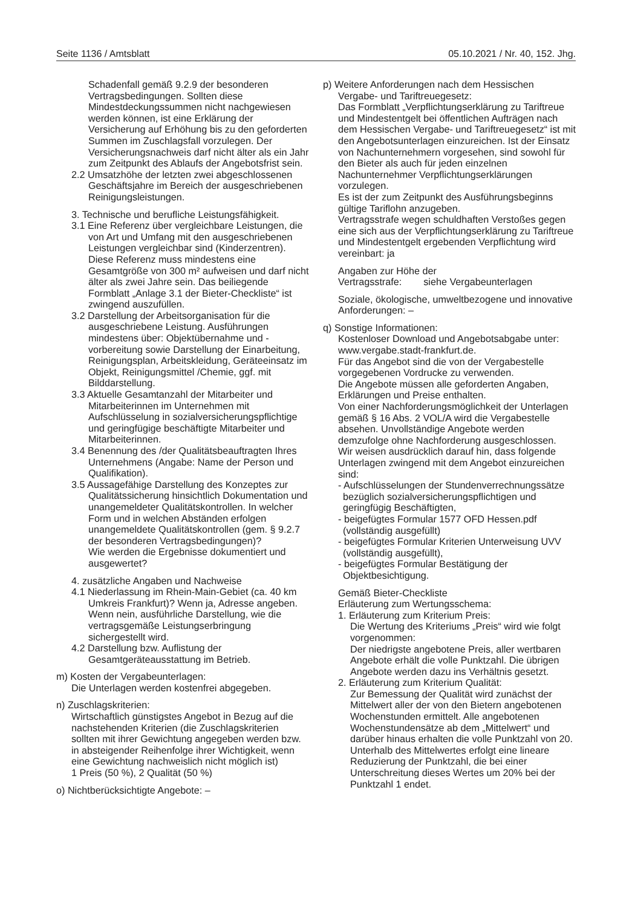Seite 1136 / Amtsblatt 05.10.2021 / Nr. 40, 152. Jhg.
Schadenfall gemäß 9.2.9 der besonderen Vertragsbedingungen. Sollten diese Mindestdeckungssummen nicht nachgewiesen werden können, ist eine Erklärung der Versicherung auf Erhöhung bis zu den geforderten Summen im Zuschlagsfall vorzulegen. Der Versicherungsnachweis darf nicht älter als ein Jahr zum Zeitpunkt des Ablaufs der Angebotsfrist sein.
2.2 Umsatzhöhe der letzten zwei abgeschlossenen Geschäftsjahre im Bereich der ausgeschriebenen Reinigungsleistungen.
3. Technische und berufliche Leistungsfähigkeit.
3.1 Eine Referenz über vergleichbare Leistungen, die von Art und Umfang mit den ausgeschriebenen Leistungen vergleichbar sind (Kinderzentren). Diese Referenz muss mindestens eine Gesamtgröße von 300 m² aufweisen und darf nicht älter als zwei Jahre sein. Das beiliegende Formblatt „Anlage 3.1 der Bieter-Checkliste“ ist zwingend auszufüllen.
3.2 Darstellung der Arbeitsorganisation für die ausgeschriebene Leistung. Ausführungen mindestens über: Objektübernahme und -vorbereitung sowie Darstellung der Einarbeitung, Reinigungsplan, Arbeitskleidung, Geräteeinsatz im Objekt, Reinigungsmittel /Chemie, ggf. mit Bilddarstellung.
3.3 Aktuelle Gesamtanzahl der Mitarbeiter und Mitarbeiterinnen im Unternehmen mit Aufschlüsselung in sozialversicherungspflichtige und geringfügige beschäftigte Mitarbeiter und Mitarbeiterinnen.
3.4 Benennung des /der Qualitätsbeauftragten Ihres Unternehmens (Angabe: Name der Person und Qualifikation).
3.5 Aussagefähige Darstellung des Konzeptes zur Qualitätssicherung hinsichtlich Dokumentation und unangemeldeter Qualitätskontrollen. In welcher Form und in welchen Abständen erfolgen unangemeldete Qualitätskontrollen (gem. § 9.2.7 der besonderen Vertragsbedingungen)?
Wie werden die Ergebnisse dokumentiert und ausgewertet?
4. zusätzliche Angaben und Nachweise
4.1 Niederlassung im Rhein-Main-Gebiet (ca. 40 km Umkreis Frankfurt)? Wenn ja, Adresse angeben. Wenn nein, ausführliche Darstellung, wie die vertragsgemäße Leistungserbringung sichergestellt wird.
4.2 Darstellung bzw. Auflistung der Gesamtgeräteausstattung im Betrieb.
m) Kosten der Vergabeunterlagen:
Die Unterlagen werden kostenfrei abgegeben.
n) Zuschlagskriterien:
Wirtschaftlich günstigstes Angebot in Bezug auf die nachstehenden Kriterien (die Zuschlagskriterien sollten mit ihrer Gewichtung angegeben werden bzw. in absteigender Reihenfolge ihrer Wichtigkeit, wenn eine Gewichtung nachweislich nicht möglich ist)
1 Preis (50 %), 2 Qualität (50 %)
o) Nichtberücksichtigte Angebote: –
p) Weitere Anforderungen nach dem Hessischen Vergabe- und Tariftreuegesetz:
Das Formblatt „Verpflichtungserklärung zu Tariftreue und Mindestentgelt bei öffentlichen Aufträgen nach dem Hessischen Vergabe- und Tariftreuegesetz“ ist mit den Angebotsunterlagen einzureichen. Ist der Einsatz von Nachunternehmern vorgesehen, sind sowohl für den Bieter als auch für jeden einzelnen Nachunternehmer Verpflichtungserklärungen vorzulegen.
Es ist der zum Zeitpunkt des Ausführungsbeginns gültige Tariflohn anzugeben.
Vertragsstrafe wegen schuldhaften Verstoßes gegen eine sich aus der Verpflichtungserklärung zu Tariftreue und Mindestentgelt ergebenden Verpflichtung wird vereinbart: ja
Angaben zur Höhe der
Vertragsstrafe: siehe Vergabeunterlagen
Soziale, ökologische, umweltbezogene und innovative Anforderungen: –
q) Sonstige Informationen:
Kostenloser Download und Angebotsabgabe unter: www.vergabe.stadt-frankfurt.de.
Für das Angebot sind die von der Vergabestelle vorgegebenen Vordrucke zu verwenden.
Die Angebote müssen alle geforderten Angaben, Erklärungen und Preise enthalten.
Von einer Nachforderungsmöglichkeit der Unterlagen gemäß § 16 Abs. 2 VOL/A wird die Vergabestelle absehen. Unvollständige Angebote werden demzufolge ohne Nachforderung ausgeschlossen.
Wir weisen ausdrücklich darauf hin, dass folgende Unterlagen zwingend mit dem Angebot einzureichen sind:
- Aufschlüsselungen der Stundenverrechnungssätze bezüglich sozialversicherungspflichtigen und geringfügig Beschäftigten,
- beigefügtes Formular 1577 OFD Hessen.pdf (vollständig ausgefüllt)
- beigefügtes Formular Kriterien Unterweisung UVV (vollständig ausgefüllt),
- beigefügtes Formular Bestätigung der Objektbesichtigung.
Gemäß Bieter-Checkliste
Erläuterung zum Wertungsschema:
1. Erläuterung zum Kriterium Preis:
Die Wertung des Kriteriums „Preis“ wird wie folgt vorgenommen:
Der niedrigste angebotene Preis, aller wertbaren Angebote erhält die volle Punktzahl. Die übrigen Angebote werden dazu ins Verhältnis gesetzt.
2. Erläuterung zum Kriterium Qualität:
Zur Bemessung der Qualität wird zunächst der Mittelwert aller der von den Bietern angebotenen Wochenstunden ermittelt. Alle angebotenen Wochenstundensätze ab dem „Mittelwert“ und darüber hinaus erhalten die volle Punktzahl von 20. Unterhalb des Mittelwertes erfolgt eine lineare Reduzierung der Punktzahl, die bei einer Unterschreitung dieses Wertes um 20% bei der Punktzahl 1 endet.